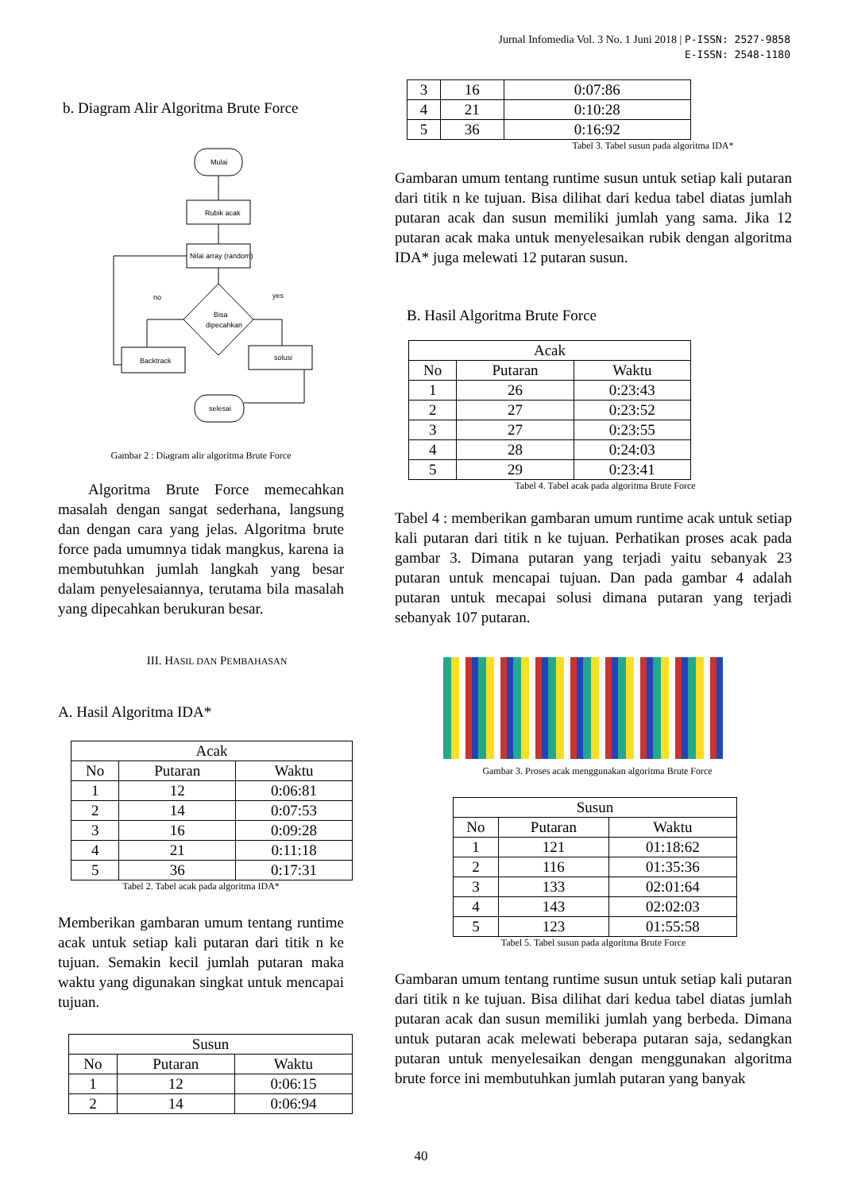Jurnal Infomedia Vol. 3 No. 1 Juni 2018 | P-ISSN: 2527-9858
E-ISSN: 2548-1180
b. Diagram Alir Algoritma Brute Force
Mulai
Rubik acak
Nilai array (random)
Bisa
dipecahkan
no
yes
Backtrack
solusi
selesai
Gambar 2 : Diagram alir algoritma Brute Force
Algoritma Brute Force memecahkan masalah dengan sangat sederhana, langsung dan dengan cara yang jelas. Algoritma brute force pada umumnya tidak mangkus, karena ia membutuhkan jumlah langkah yang besar dalam penyelesaiannya, terutama bila masalah yang dipecahkan berukuran besar.
III. HASIL DAN PEMBAHASAN
A. Hasil Algoritma IDA*
| Acak | | |
| --- | --- | --- |
| No | Putaran | Waktu |
| 1 | 12 | 0:06:81 |
| 2 | 14 | 0:07:53 |
| 3 | 16 | 0:09:28 |
| 4 | 21 | 0:11:18 |
| 5 | 36 | 0:17:31 |
Tabel 2. Tabel acak pada algoritma IDA*
Memberikan gambaran umum tentang runtime acak untuk setiap kali putaran dari titik n ke tujuan. Semakin kecil jumlah putaran maka waktu yang digunakan singkat untuk mencapai tujuan.
| Susun | | |
| --- | --- | --- |
| No | Putaran | Waktu |
| 1 | 12 | 0:06:15 |
| 2 | 14 | 0:06:94 |
| 3 | 16 | 0:07:86 |
| 4 | 21 | 0:10:28 |
| 5 | 36 | 0:16:92 |
Tabel 3. Tabel susun pada algoritma IDA*
Gambaran umum tentang runtime susun untuk setiap kali putaran dari titik n ke tujuan. Bisa dilihat dari kedua tabel diatas jumlah putaran acak dan susun memiliki jumlah yang sama. Jika 12 putaran acak maka untuk menyelesaikan rubik dengan algoritma IDA* juga melewati 12 putaran susun.
B. Hasil Algoritma Brute Force
| Acak | | |
| --- | --- | --- |
| No | Putaran | Waktu |
| 1 | 26 | 0:23:43 |
| 2 | 27 | 0:23:52 |
| 3 | 27 | 0:23:55 |
| 4 | 28 | 0:24:03 |
| 5 | 29 | 0:23:41 |
Tabel 4. Tabel acak pada algoritma Brute Force
Tabel 4 : memberikan gambaran umum runtime acak untuk setiap kali putaran dari titik n ke tujuan. Perhatikan proses acak pada gambar 3. Dimana putaran yang terjadi yaitu sebanyak 23 putaran untuk mencapai tujuan. Dan pada gambar 4 adalah putaran untuk mecapai solusi dimana putaran yang terjadi sebanyak 107 putaran.
Gambar 3. Proses acak menggunakan algoritma Brute Force
| Susun | | |
| --- | --- | --- |
| No | Putaran | Waktu |
| 1 | 121 | 01:18:62 |
| 2 | 116 | 01:35:36 |
| 3 | 133 | 02:01:64 |
| 4 | 143 | 02:02:03 |
| 5 | 123 | 01:55:58 |
Tabel 5. Tabel susun pada algoritma Brute Force
Gambaran umum tentang runtime susun untuk setiap kali putaran dari titik n ke tujuan. Bisa dilihat dari kedua tabel diatas jumlah putaran acak dan susun memiliki jumlah yang berbeda. Dimana untuk putaran acak melewati beberapa putaran saja, sedangkan putaran untuk menyelesaikan dengan menggunakan algoritma brute force ini membutuhkan jumlah putaran yang banyak
40